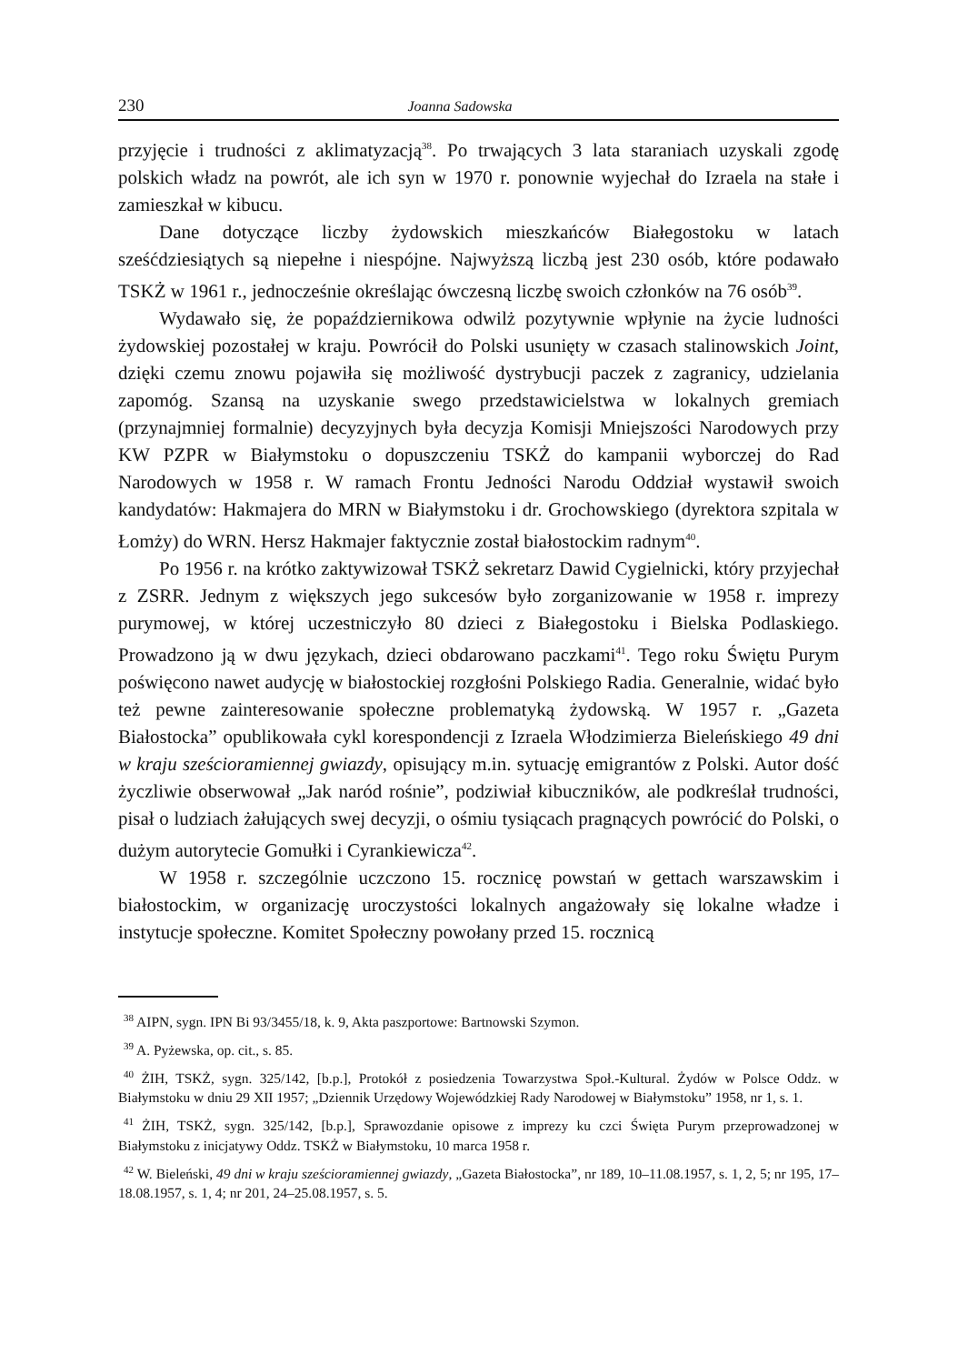230 Joanna Sadowska
przyjęcie i trudności z aklimatyzacją<sup>38</sup>. Po trwających 3 lata staraniach uzyskali zgodę polskich władz na powrót, ale ich syn w 1970 r. ponownie wyjechał do Izraela na stałe i zamieszkał w kibucu.
Dane dotyczące liczby żydowskich mieszkańców Białegostoku w latach sześćdziesiątych są niepełne i niespójne. Najwyższą liczbą jest 230 osób, które podawało TSKŻ w 1961 r., jednocześnie określając ówczesną liczbę swoich członków na 76 osób<sup>39</sup>.
Wydawało się, że popaździernikowa odwilż pozytywnie wpłynie na życie ludności żydowskiej pozostałej w kraju. Powrócił do Polski usunięty w czasach stalinowskich Joint, dzięki czemu znowu pojawiła się możliwość dystrybucji paczek z zagranicy, udzielania zapomóg. Szansą na uzyskanie swego przedstawicielstwa w lokalnych gremiach (przynajmniej formalnie) decyzyjnych była decyzja Komisji Mniejszości Narodowych przy KW PZPR w Białymstoku o dopuszczeniu TSKŻ do kampanii wyborczej do Rad Narodowych w 1958 r. W ramach Frontu Jedności Narodu Oddział wystawił swoich kandydatów: Hakmajera do MRN w Białymstoku i dr. Grochowskiego (dyrektora szpitala w Łomży) do WRN. Hersz Hakmajer faktycznie został białostockim radnym<sup>40</sup>.
Po 1956 r. na krótko zaktywizował TSKŻ sekretarz Dawid Cygielnicki, który przyjechał z ZSRR. Jednym z większych jego sukcesów było zorganizowanie w 1958 r. imprezy purymowej, w której uczestniczyło 80 dzieci z Białegostoku i Bielska Podlaskiego. Prowadzono ją w dwu językach, dzieci obdarowano paczkami<sup>41</sup>. Tego roku Świętu Purym poświęcono nawet audycję w białostockiej rozgłośni Polskiego Radia. Generalnie, widać było też pewne zainteresowanie społeczne problematyką żydowską. W 1957 r. „Gazeta Białostocka” opublikowała cykl korespondencji z Izraela Włodzimierza Bieleńskiego 49 dni w kraju sześcioramiennej gwiazdy, opisujący m.in. sytuację emigrantów z Polski. Autor dość życzliwie obserwował „Jak naród rośnie”, podziwiał kibuczników, ale podkreślał trudności, pisał o ludziach żałujących swej decyzji, o ośmiu tysiącach pragnących powrócić do Polski, o dużym autorytecie Gomułki i Cyrankiewicza<sup>42</sup>.
W 1958 r. szczególnie uczczono 15. rocznicę powstań w gettach warszawskim i białostockim, w organizację uroczystości lokalnych angażowały się lokalne władze i instytucje społeczne. Komitet Społeczny powołany przed 15. rocznicą
<sup>38</sup> AIPN, sygn. IPN Bi 93/3455/18, k. 9, Akta paszportowe: Bartnowski Szymon.
<sup>39</sup> A. Pyżewska, op. cit., s. 85.
<sup>40</sup> ŻIH, TSKŻ, sygn. 325/142, [b.p.], Protokół z posiedzenia Towarzystwa Społ.-Kultural. Żydów w Polsce Oddz. w Białymstoku w dniu 29 XII 1957; „Dziennik Urzędowy Wojewódzkiej Rady Narodowej w Białymstoku” 1958, nr 1, s. 1.
<sup>41</sup> ŻIH, TSKŻ, sygn. 325/142, [b.p.], Sprawozdanie opisowe z imprezy ku czci Święta Purym przeprowadzonej w Białymstoku z inicjatywy Oddz. TSKŻ w Białymstoku, 10 marca 1958 r.
<sup>42</sup> W. Bieleński, 49 dni w kraju sześcioramiennej gwiazdy, „Gazeta Białostocka”, nr 189, 10–11.08.1957, s. 1, 2, 5; nr 195, 17–18.08.1957, s. 1, 4; nr 201, 24–25.08.1957, s. 5.